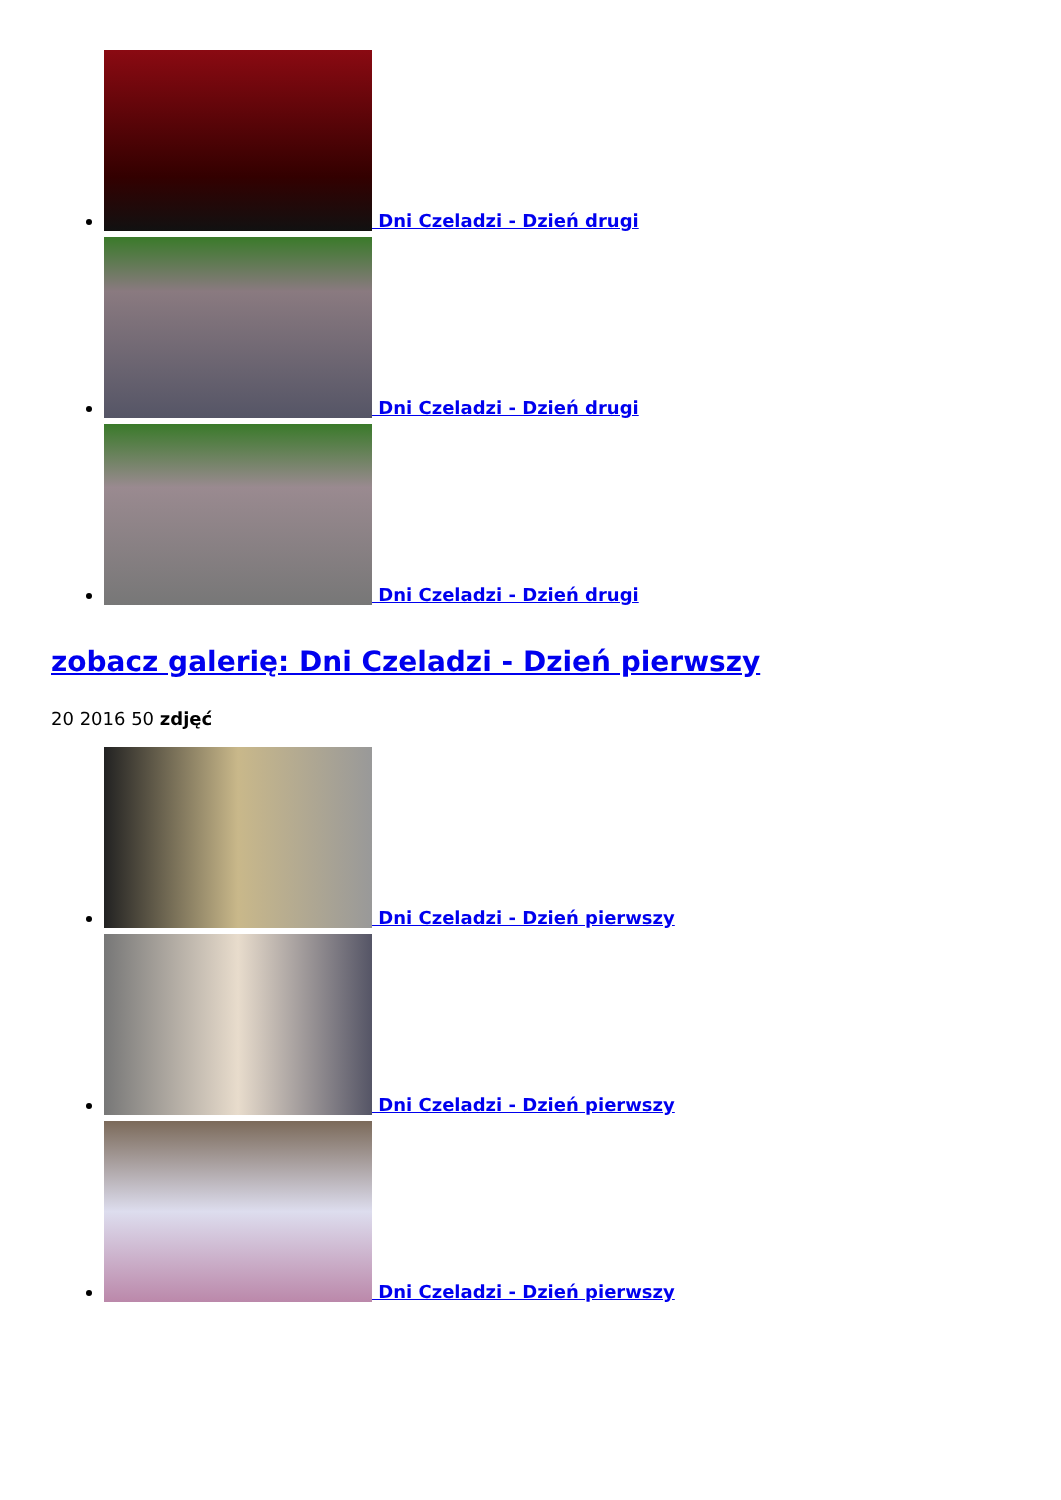Dni Czeladzi - Dzień drugi
Dni Czeladzi - Dzień drugi
Dni Czeladzi - Dzień drugi
zobacz galerię: Dni Czeladzi - Dzień pierwszy
20 2016 50 zdjęć
Dni Czeladzi - Dzień pierwszy
Dni Czeladzi - Dzień pierwszy
Dni Czeladzi - Dzień pierwszy